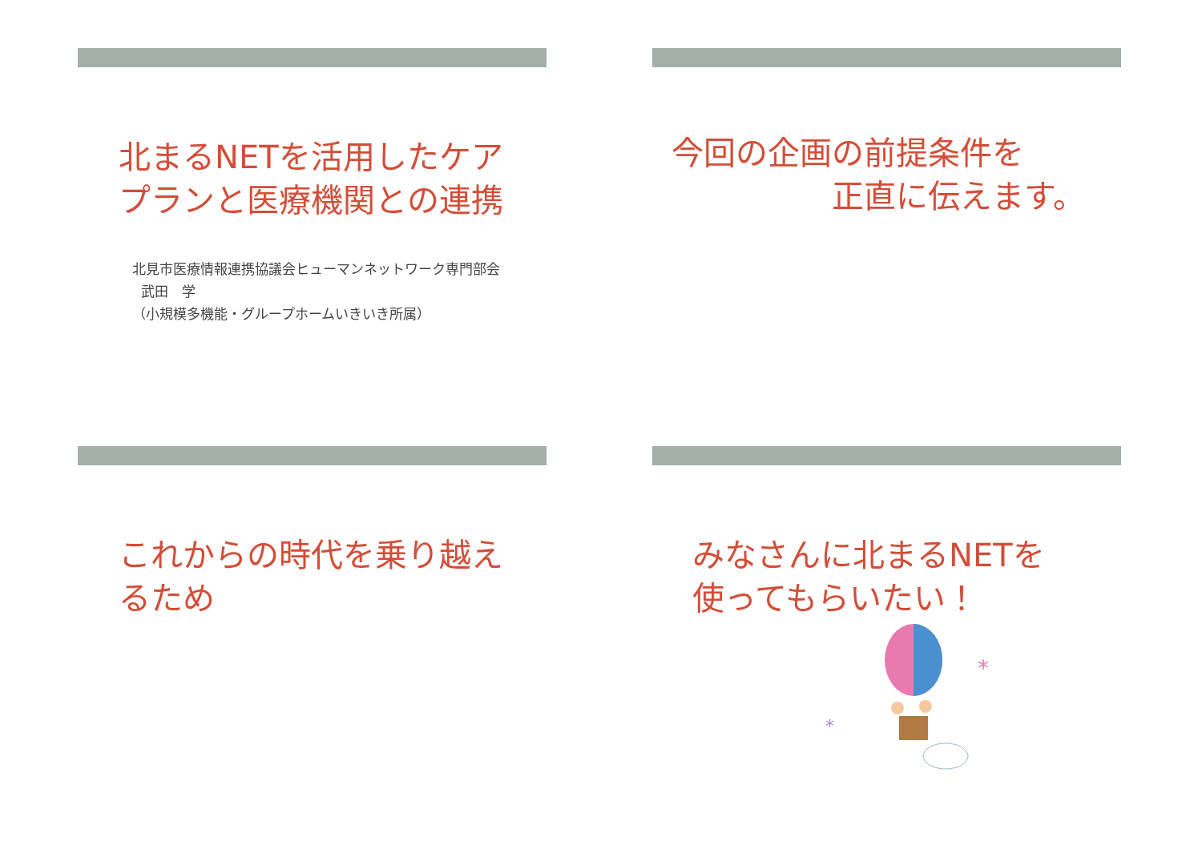北まるNETを活用したケア
プランと医療機関との連携
北見市医療情報連携協議会ヒューマンネットワーク専門部会
武田　学
（小規模多機能・グループホームいきいき所属）
今回の企画の前提条件を
正直に伝えます。
これからの時代を乗り越え
るため
みなさんに北まるNETを
使ってもらいたい！
*
*